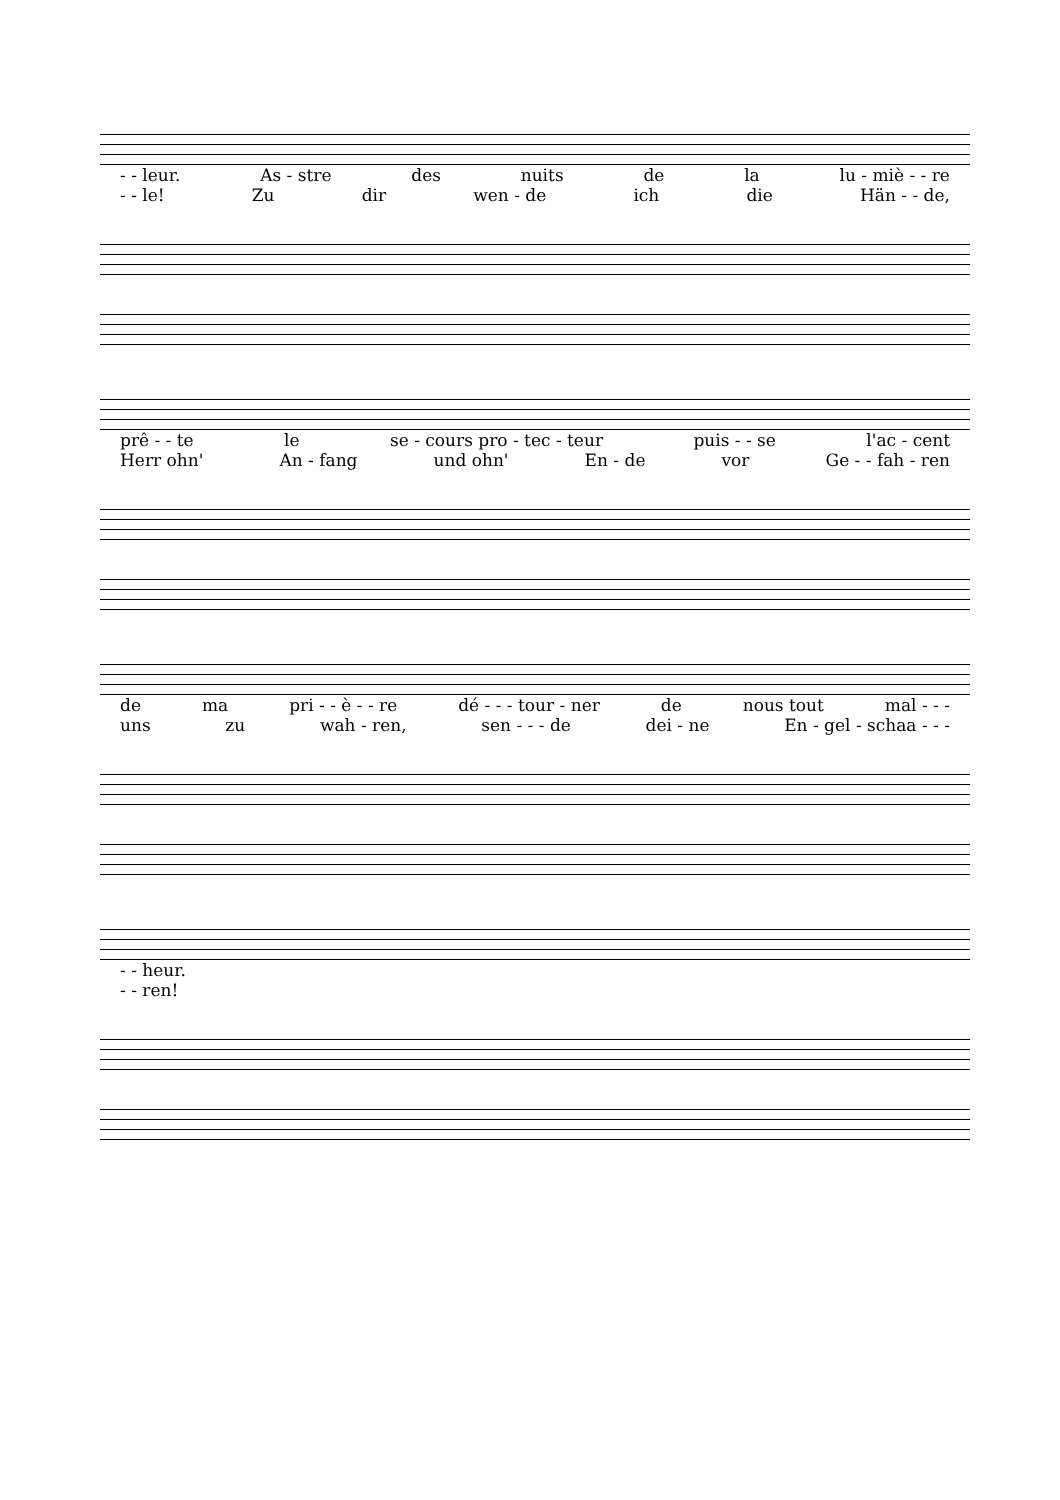- - leur. As - stre des nuits de la lu - miè - - re
- - le! Zu dir wen - de ich die Hän - - de,
prê - - te le se - cours pro - tec - teur puis - - se l'ac - cent
Herr ohn' An - fang und ohn' En - de vor Ge - - fah - ren
de ma pri - - è - - re dé - - - tour - ner de nous tout mal - - -
uns zu wah - ren, sen - - - de dei - ne En - gel - schaa - - -
- - heur.
- - ren!